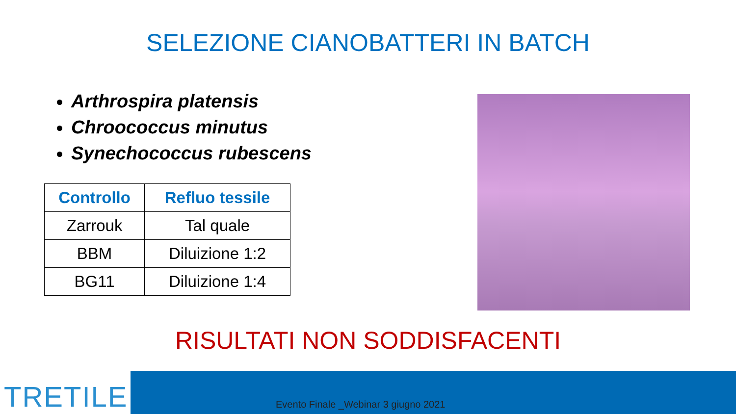SELEZIONE CIANOBATTERI IN BATCH
Arthrospira platensis
Chroococcus minutus
Synechococcus rubescens
| Controllo | Refluo tessile |
| --- | --- |
| Zarrouk | Tal quale |
| BBM | Diluizione 1:2 |
| BG11 | Diluizione 1:4 |
RISULTATI NON SODDISFACENTI
TRETILE
Evento Finale _Webinar 3 giugno 2021